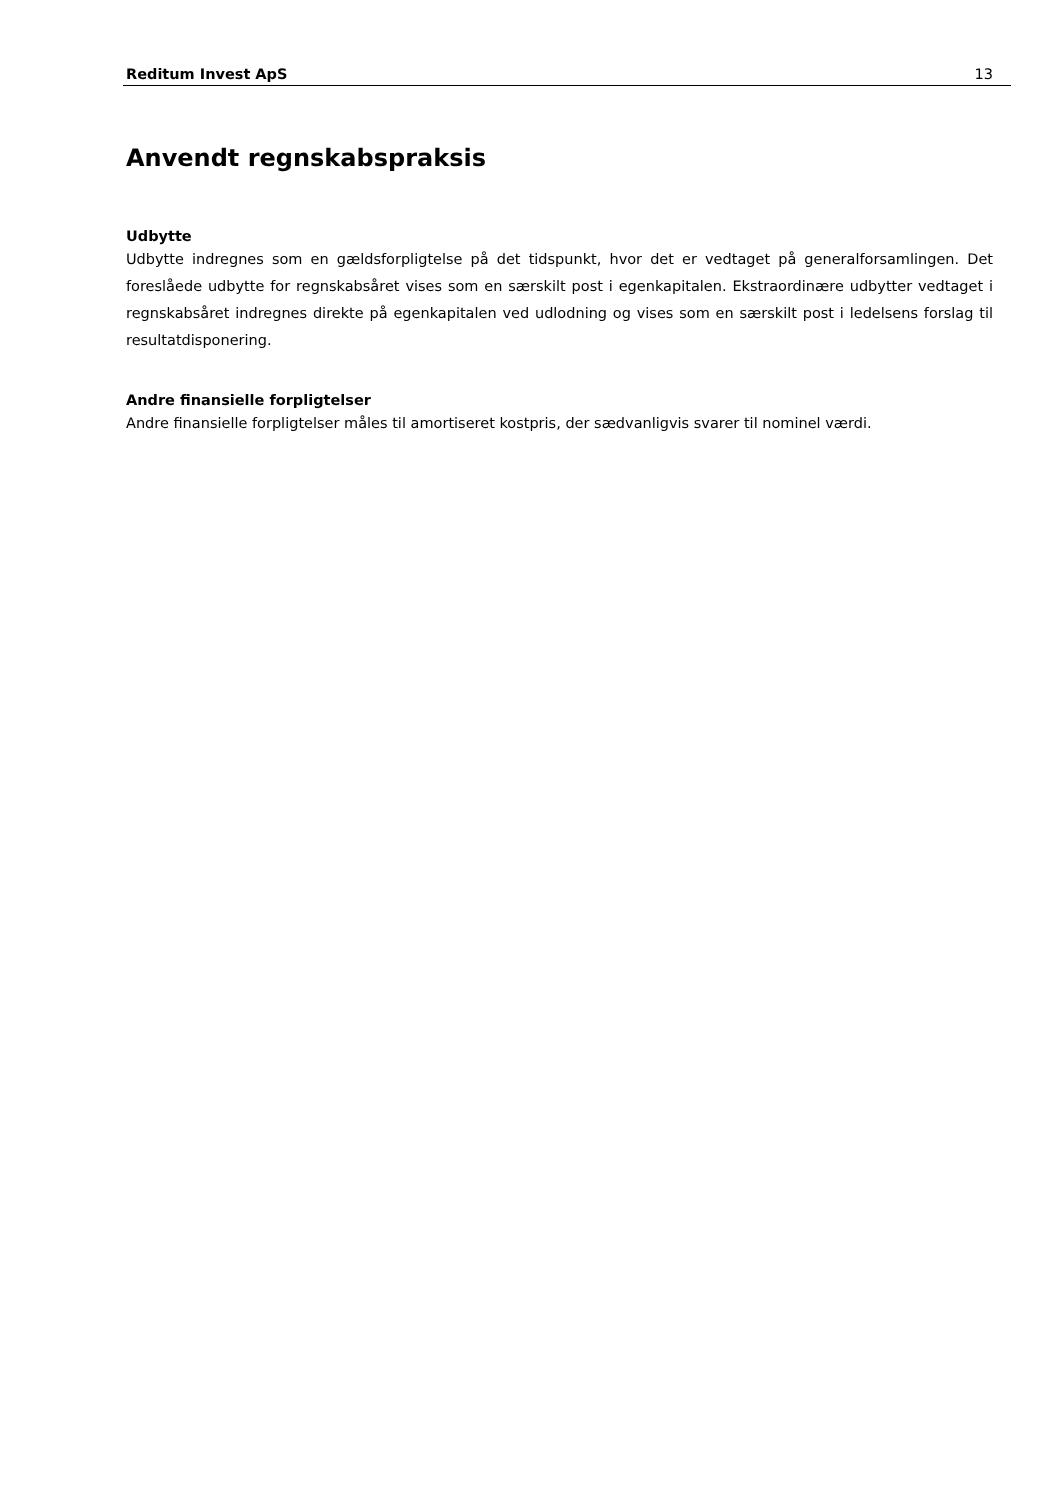Reditum Invest ApS 13
Anvendt regnskabspraksis
Udbytte
Udbytte indregnes som en gældsforpligtelse på det tidspunkt, hvor det er vedtaget på generalforsamlingen. Det foreslåede udbytte for regnskabsåret vises som en særskilt post i egenkapitalen. Ekstraordinære udbytter vedtaget i regnskabsåret indregnes direkte på egenkapitalen ved udlodning og vises som en særskilt post i ledelsens forslag til resultatdisponering.
Andre finansielle forpligtelser
Andre finansielle forpligtelser måles til amortiseret kostpris, der sædvanligvis svarer til nominel værdi.